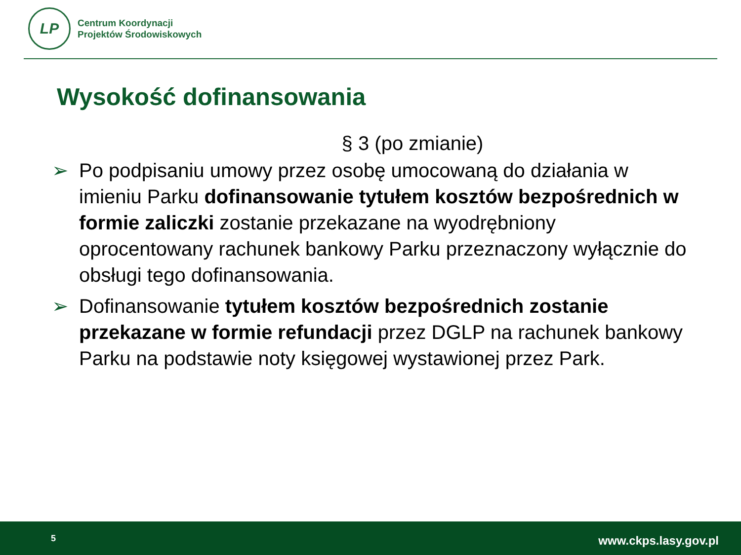LP
Centrum Koordynacji
Projektów Środowiskowych
Wysokość dofinansowania
§ 3 (po zmianie)
➢ Po podpisaniu umowy przez osobę umocowaną do działania w imieniu Parku dofinansowanie tytułem kosztów bezpośrednich w formie zaliczki zostanie przekazane na wyodrębniony oprocentowany rachunek bankowy Parku przeznaczony wyłącznie do obsługi tego dofinansowania.
➢ Dofinansowanie tytułem kosztów bezpośrednich zostanie przekazane w formie refundacji przez DGLP na rachunek bankowy Parku na podstawie noty księgowej wystawionej przez Park.
5 www.ckps.lasy.gov.pl